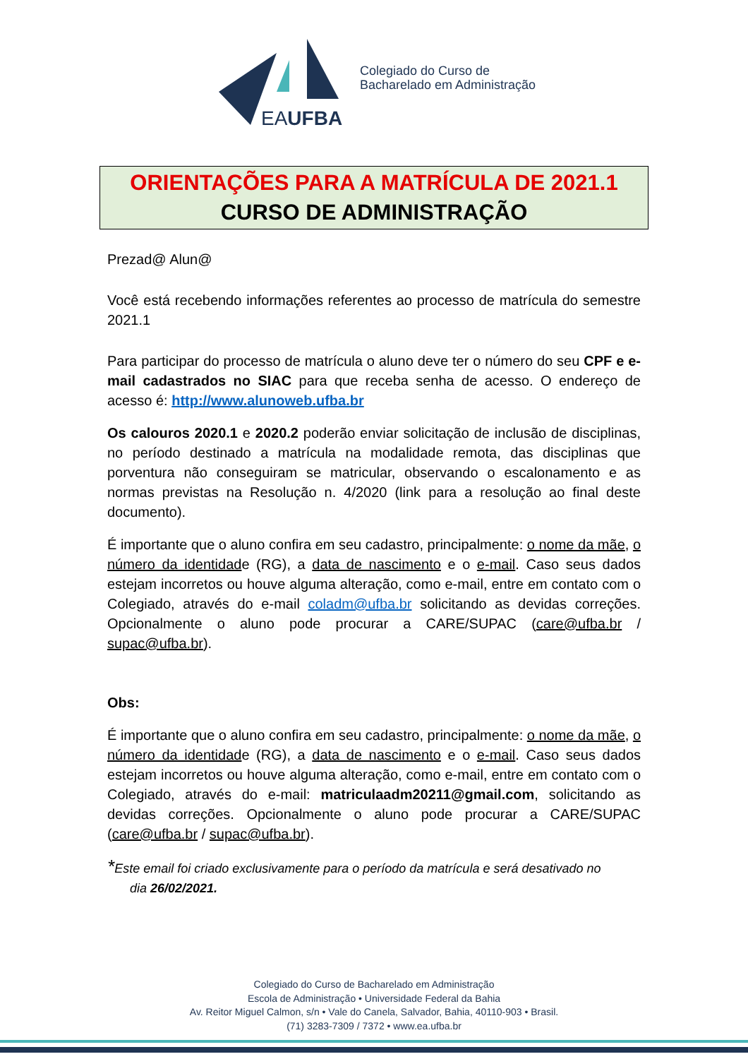EAUFBA
Colegiado do Curso de
Bacharelado em Administração
ORIENTAÇÕES PARA A MATRÍCULA DE 2021.1
CURSO DE ADMINISTRAÇÃO
Prezad@ Alun@
Você está recebendo informações referentes ao processo de matrícula do semestre 2021.1
Para participar do processo de matrícula o aluno deve ter o número do seu CPF e e-mail cadastrados no SIAC para que receba senha de acesso. O endereço de acesso é: http://www.alunoweb.ufba.br
Os calouros 2020.1 e 2020.2 poderão enviar solicitação de inclusão de disciplinas, no período destinado a matrícula na modalidade remota, das disciplinas que porventura não conseguiram se matricular, observando o escalonamento e as normas previstas na Resolução n. 4/2020 (link para a resolução ao final deste documento).
É importante que o aluno confira em seu cadastro, principalmente: o nome da mãe, o número da identidade (RG), a data de nascimento e o e-mail. Caso seus dados estejam incorretos ou houve alguma alteração, como e-mail, entre em contato com o Colegiado, através do e-mail coladm@ufba.br solicitando as devidas correções. Opcionalmente o aluno pode procurar a CARE/SUPAC (care@ufba.br / supac@ufba.br).
Obs:
É importante que o aluno confira em seu cadastro, principalmente: o nome da mãe, o número da identidade (RG), a data de nascimento e o e-mail. Caso seus dados estejam incorretos ou houve alguma alteração, como e-mail, entre em contato com o Colegiado, através do e-mail: matriculaadm20211@gmail.com, solicitando as devidas correções. Opcionalmente o aluno pode procurar a CARE/SUPAC (care@ufba.br / supac@ufba.br).
*Este email foi criado exclusivamente para o período da matrícula e será desativado no
dia 26/02/2021.
Colegiado do Curso de Bacharelado em Administração
Escola de Administração • Universidade Federal da Bahia
Av. Reitor Miguel Calmon, s/n • Vale do Canela, Salvador, Bahia, 40110-903 • Brasil.
(71) 3283-7309 / 7372 • www.ea.ufba.br